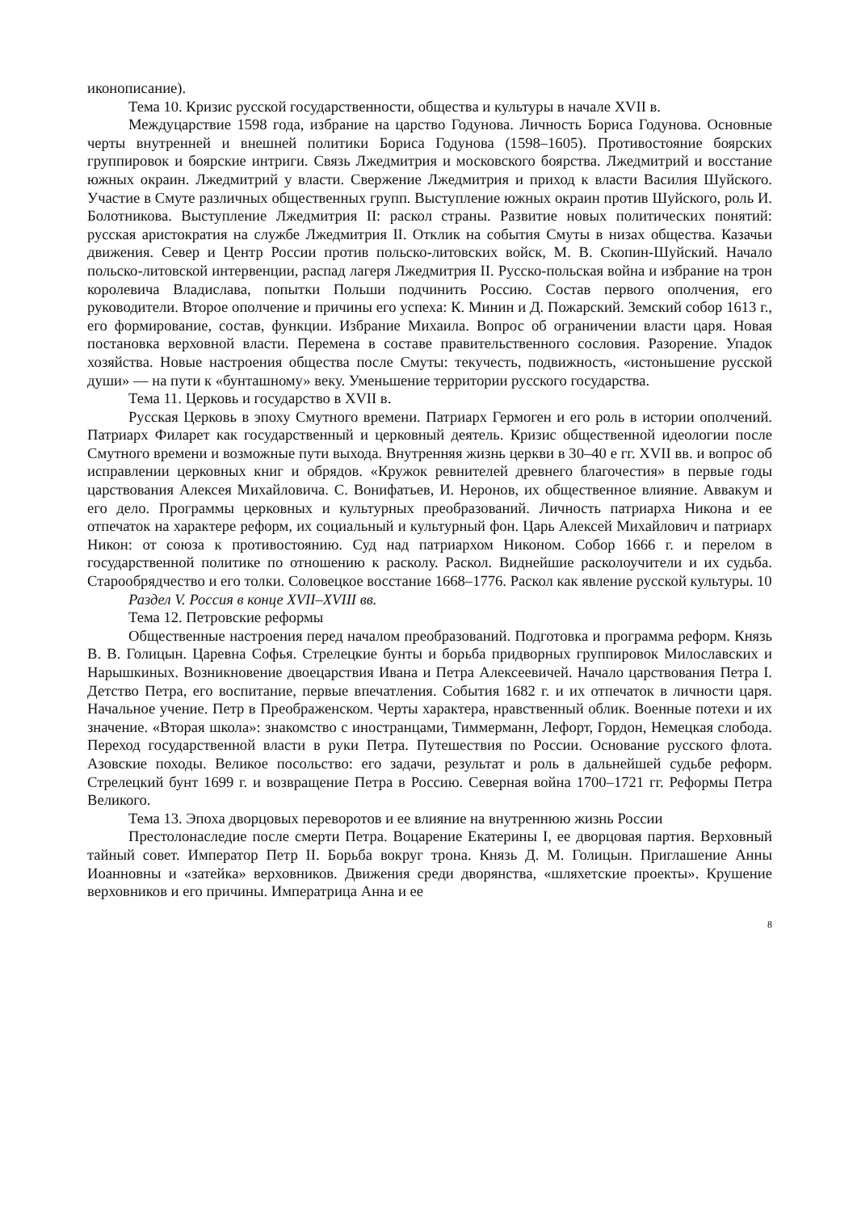иконописание).
Тема 10. Кризис русской государственности, общества и культуры в начале XVII в.
Междуцарствие 1598 года, избрание на царство Годунова. Личность Бориса Годунова. Основные черты внутренней и внешней политики Бориса Годунова (1598–1605). Противостояние боярских группировок и боярские интриги. Связь Лжедмитрия и московского боярства. Лжедмитрий и восстание южных окраин. Лжедмитрий у власти. Свержение Лжедмитрия и приход к власти Василия Шуйского. Участие в Смуте различных общественных групп. Выступление южных окраин против Шуйского, роль И. Болотникова. Выступление Лжедмитрия II: раскол страны. Развитие новых политических понятий: русская аристократия на службе Лжедмитрия II. Отклик на события Смуты в низах общества. Казачьи движения. Север и Центр России против польско-литовских войск, М. В. Скопин-Шуйский. Начало польско-литовской интервенции, распад лагеря Лжедмитрия II. Русско-польская война и избрание на трон королевича Владислава, попытки Польши подчинить Россию. Состав первого ополчения, его руководители. Второе ополчение и причины его успеха: К. Минин и Д. Пожарский. Земский собор 1613 г., его формирование, состав, функции. Избрание Михаила. Вопрос об ограничении власти царя. Новая постановка верховной власти. Перемена в составе правительственного сословия. Разорение. Упадок хозяйства. Новые настроения общества после Смуты: текучесть, подвижность, «истоньшение русской души» — на пути к «бунташному» веку. Уменьшение территории русского государства.
Тема 11. Церковь и государство в XVII в.
Русская Церковь в эпоху Смутного времени. Патриарх Гермоген и его роль в истории ополчений. Патриарх Филарет как государственный и церковный деятель. Кризис общественной идеологии после Смутного времени и возможные пути выхода. Внутренняя жизнь церкви в 30–40 е гг. XVII вв. и вопрос об исправлении церковных книг и обрядов. «Кружок ревнителей древнего благочестия» в первые годы царствования Алексея Михайловича. С. Вонифатьев, И. Неронов, их общественное влияние. Аввакум и его дело. Программы церковных и культурных преобразований. Личность патриарха Никона и ее отпечаток на характере реформ, их социальный и культурный фон. Царь Алексей Михайлович и патриарх Никон: от союза к противостоянию. Суд над патриархом Никоном. Собор 1666 г. и перелом в государственной политике по отношению к расколу. Раскол. Виднейшие расколоучители и их судьба. Старообрядчество и его толки. Соловецкое восстание 1668–1776. Раскол как явление русской культуры. 10
Раздел V. Россия в конце XVII–XVIII вв.
Тема 12. Петровские реформы
Общественные настроения перед началом преобразований. Подготовка и программа реформ. Князь В. В. Голицын. Царевна Софья. Стрелецкие бунты и борьба придворных группировок Милославских и Нарышкиных. Возникновение двоецарствия Ивана и Петра Алексеевичей. Начало царствования Петра I. Детство Петра, его воспитание, первые впечатления. События 1682 г. и их отпечаток в личности царя. Начальное учение. Петр в Преображенском. Черты характера, нравственный облик. Военные потехи и их значение. «Вторая школа»: знакомство с иностранцами, Тиммерманн, Лефорт, Гордон, Немецкая слобода. Переход государственной власти в руки Петра. Путешествия по России. Основание русского флота. Азовские походы. Великое посольство: его задачи, результат и роль в дальнейшей судьбе реформ. Стрелецкий бунт 1699 г. и возвращение Петра в Россию. Северная война 1700–1721 гг. Реформы Петра Великого.
Тема 13. Эпоха дворцовых переворотов и ее влияние на внутреннюю жизнь России
Престолонаследие после смерти Петра. Воцарение Екатерины I, ее дворцовая партия. Верховный тайный совет. Император Петр II. Борьба вокруг трона. Князь Д. М. Голицын. Приглашение Анны Иоанновны и «затейка» верховников. Движения среди дворянства, «шляхетские проекты». Крушение верховников и его причины. Императрица Анна и ее
8